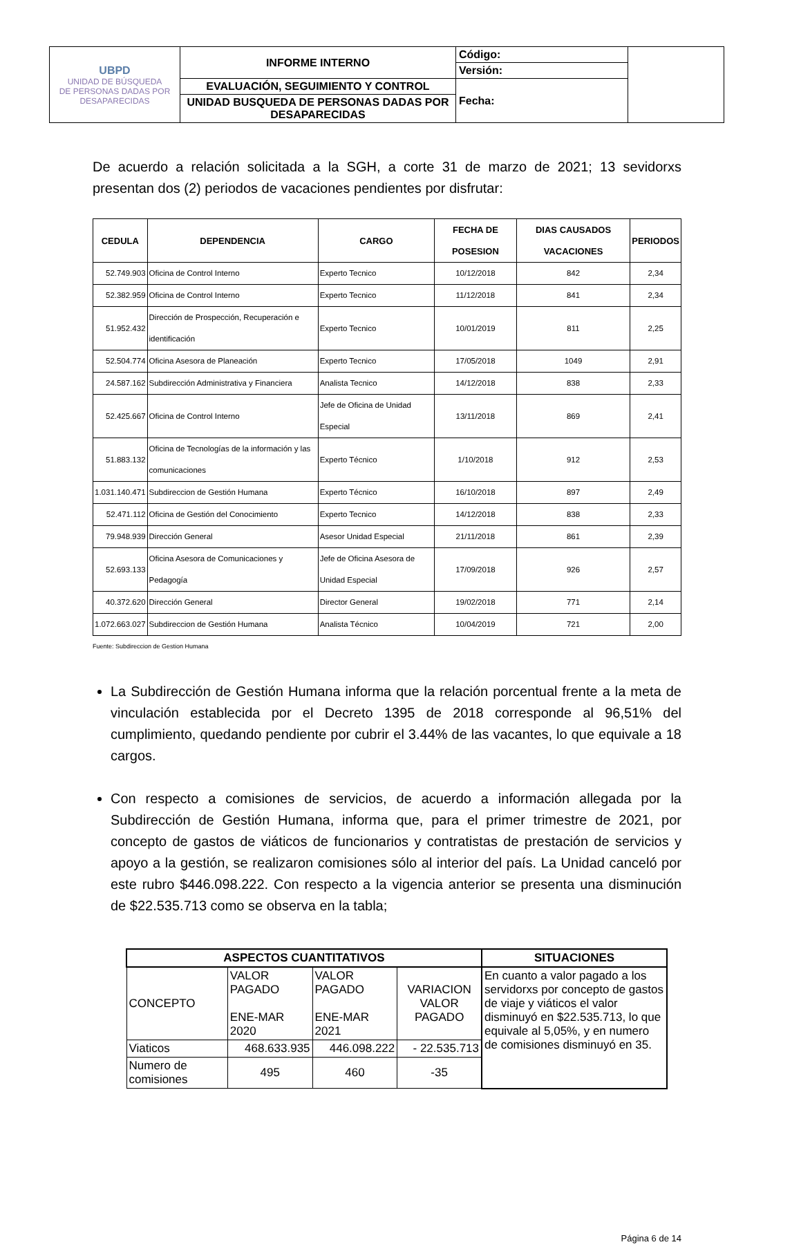| UBPD UNIDAD DE BÚSQUEDA DE PERSONAS DADAS POR DESAPARECIDAS | INFORME INTERNO | Código: | |
| | | Versión: | |
| | EVALUACIÓN, SEGUIMIENTO Y CONTROL | Fecha: | |
| | UNIDAD BUSQUEDA DE PERSONAS DADAS POR DESAPARECIDAS | | |
De acuerdo a relación solicitada a la SGH, a corte 31 de marzo de 2021; 13 sevidorxs presentan dos (2) periodos de vacaciones pendientes por disfrutar:
| CEDULA | DEPENDENCIA | CARGO | FECHA DE POSESION | DIAS CAUSADOS VACACIONES | PERIODOS |
| --- | --- | --- | --- | --- | --- |
| 52.749.903 | Oficina de Control Interno | Experto Tecnico | 10/12/2018 | 842 | 2,34 |
| 52.382.959 | Oficina de Control Interno | Experto Tecnico | 11/12/2018 | 841 | 2,34 |
| 51.952.432 | Dirección de Prospección, Recuperación e identificación | Experto Tecnico | 10/01/2019 | 811 | 2,25 |
| 52.504.774 | Oficina Asesora de Planeación | Experto Tecnico | 17/05/2018 | 1049 | 2,91 |
| 24.587.162 | Subdirección Administrativa y Financiera | Analista Tecnico | 14/12/2018 | 838 | 2,33 |
| 52.425.667 | Oficina de Control Interno | Jefe de Oficina de Unidad Especial | 13/11/2018 | 869 | 2,41 |
| 51.883.132 | Oficina de Tecnologías de la información y las comunicaciones | Experto Técnico | 1/10/2018 | 912 | 2,53 |
| 1.031.140.471 | Subdireccion de Gestión Humana | Experto Técnico | 16/10/2018 | 897 | 2,49 |
| 52.471.112 | Oficina de Gestión del Conocimiento | Experto Tecnico | 14/12/2018 | 838 | 2,33 |
| 79.948.939 | Dirección General | Asesor Unidad Especial | 21/11/2018 | 861 | 2,39 |
| 52.693.133 | Oficina Asesora de Comunicaciones y Pedagogía | Jefe de Oficina Asesora de Unidad Especial | 17/09/2018 | 926 | 2,57 |
| 40.372.620 | Dirección General | Director General | 19/02/2018 | 771 | 2,14 |
| 1.072.663.027 | Subdireccion de Gestión Humana | Analista Técnico | 10/04/2019 | 721 | 2,00 |
Fuente: Subdireccion de Gestion Humana
La Subdirección de Gestión Humana informa que la relación porcentual frente a la meta de vinculación establecida por el Decreto 1395 de 2018 corresponde al 96,51% del cumplimiento, quedando pendiente por cubrir el 3.44% de las vacantes, lo que equivale a 18 cargos.
Con respecto a comisiones de servicios, de acuerdo a información allegada por la Subdirección de Gestión Humana, informa que, para el primer trimestre de 2021, por concepto de gastos de viáticos de funcionarios y contratistas de prestación de servicios y apoyo a la gestión, se realizaron comisiones sólo al interior del país. La Unidad canceló por este rubro $446.098.222. Con respecto a la vigencia anterior se presenta una disminución de $22.535.713 como se observa en la tabla;
| ASPECTOS CUANTITATIVOS | | | | SITUACIONES |
| --- | --- | --- | --- | --- |
| CONCEPTO | VALOR PAGADO ENE-MAR 2020 | VALOR PAGADO ENE-MAR 2021 | VARIACION VALOR PAGADO | En cuanto a valor pagado a los servidorxs por concepto de gastos de viaje y viáticos el valor disminuyó en $22.535.713, lo que equivale al 5,05%, y en numero de comisiones disminuyó en 35. |
| Viaticos | 468.633.935 | 446.098.222 | - 22.535.713 | |
| Numero de comisiones | 495 | 460 | -35 | |
Página 6 de 14